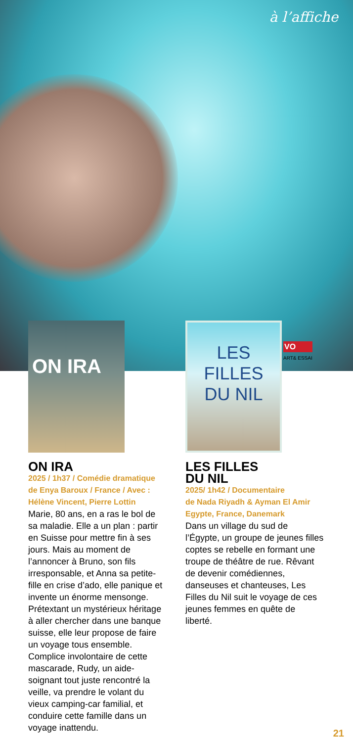à l’affiche
VO
ART& ESSAI
ON IRA
ON IRA
2025 / 1h37 / Comédie dramatique
de Enya Baroux / France / Avec :
Hélène Vincent, Pierre Lottin
Marie, 80 ans, en a ras le bol de sa maladie. Elle a un plan : partir en Suisse pour mettre fin à ses jours. Mais au moment de l’annoncer à Bruno, son fils irresponsable, et Anna sa petite-fille en crise d’ado, elle panique et invente un énorme mensonge. Prétextant un mystérieux héritage à aller chercher dans une banque suisse, elle leur propose de faire un voyage tous ensemble. Complice involontaire de cette mascarade, Rudy, un aide-soignant tout juste rencontré la veille, va prendre le volant du vieux camping-car familial, et conduire cette famille dans un voyage inattendu.
LES FILLES DU NIL
LES FILLES
DU NIL
2025/ 1h42 / Documentaire
de Nada Riyadh & Ayman El Amir
Egypte, France, Danemark
Dans un village du sud de l’Égypte, un groupe de jeunes filles coptes se rebelle en formant une troupe de théâtre de rue. Rêvant de devenir comédiennes, danseuses et chanteuses, Les Filles du Nil suit le voyage de ces jeunes femmes en quête de liberté.
21